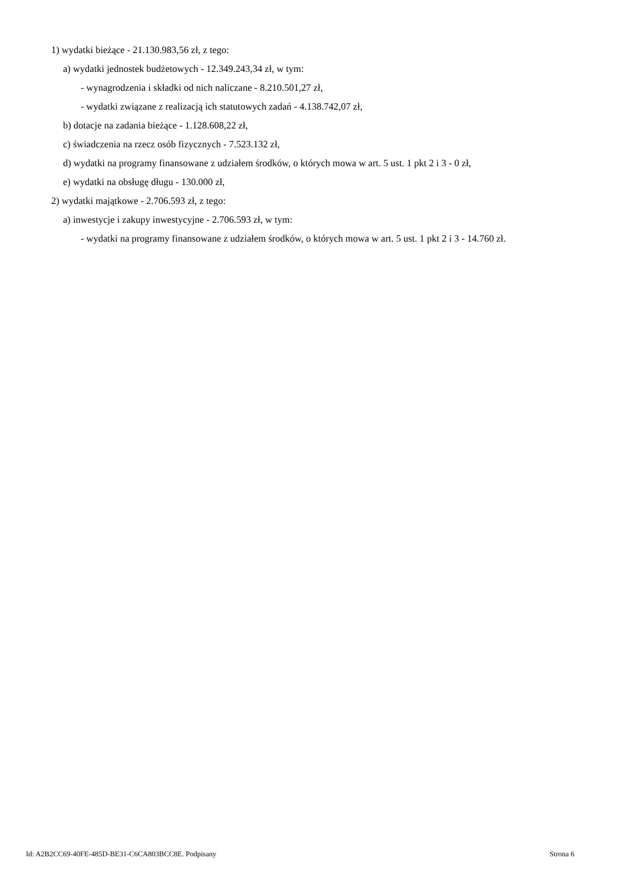1) wydatki bieżące - 21.130.983,56 zł, z tego:
a) wydatki jednostek budżetowych - 12.349.243,34 zł, w tym:
- wynagrodzenia i składki od nich naliczane - 8.210.501,27 zł,
- wydatki związane z realizacją ich statutowych zadań - 4.138.742,07 zł,
b) dotacje na zadania bieżące - 1.128.608,22 zł,
c) świadczenia na rzecz osób fizycznych - 7.523.132 zł,
d) wydatki na programy finansowane z udziałem środków, o których mowa w art. 5 ust. 1 pkt 2 i 3 - 0 zł,
e) wydatki na obsługę długu - 130.000 zł,
2) wydatki majątkowe - 2.706.593 zł, z tego:
a) inwestycje i zakupy inwestycyjne - 2.706.593 zł, w tym:
- wydatki na programy finansowane z udziałem środków, o których mowa w art. 5 ust. 1 pkt 2 i 3 - 14.760 zł.
Id: A2B2CC69-40FE-485D-BE31-C6CA803BCC8E. Podpisany Strona 6